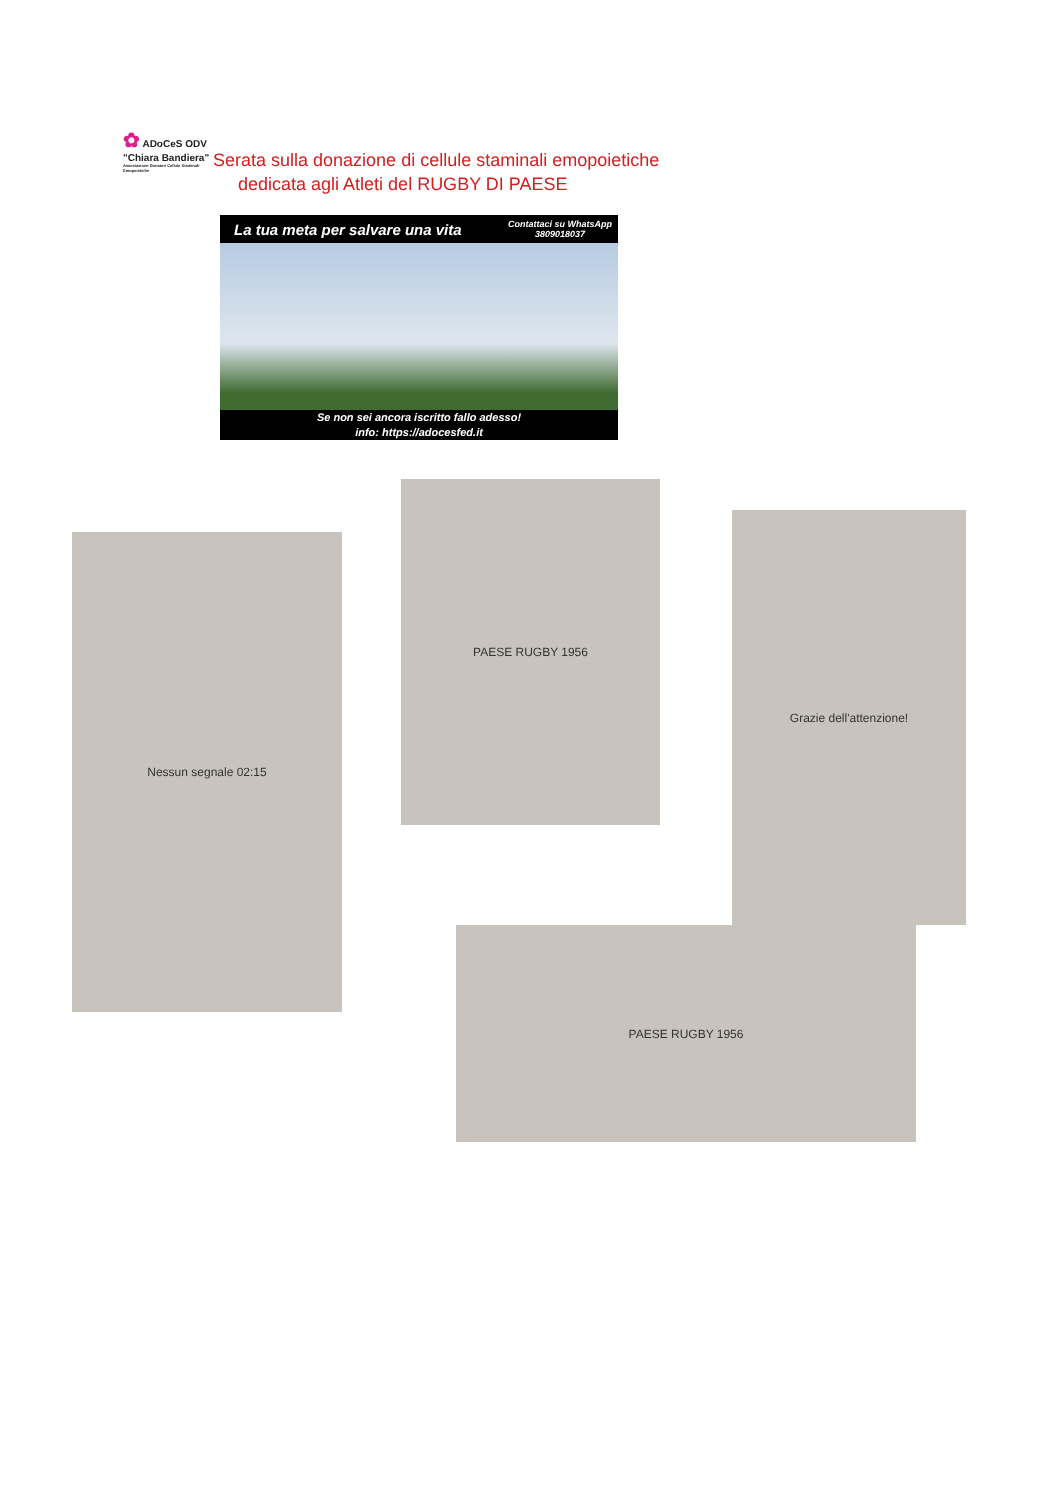✿ ADoCeS ODV
"Chiara Bandiera"
Associazione Donatori Cellule Staminali Emopoietiche
Serata sulla donazione di cellule staminali emopoietiche
dedicata agli Atleti del RUGBY DI PAESE
La tua meta per salvare una vita Contattaci su WhatsApp
3809018037
Se non sei ancora iscritto fallo adesso!
info: https://adocesfed.it
Nessun segnale 02:15
PAESE RUGBY 1956
Grazie dell'attenzione!
PAESE RUGBY 1956